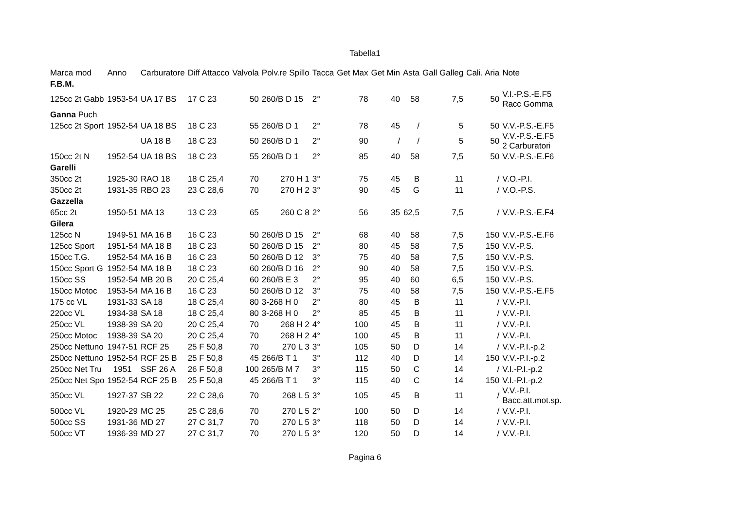Tabella1
| Marca mod | Anno | Carburatore | Diff Attacco | Valvola | Polv.re Spillo | Tacca | Get Max | Get Min | Asta | Gall Galleg | Cali. Aria | Note |
| --- | --- | --- | --- | --- | --- | --- | --- | --- | --- | --- | --- | --- |
| F.B.M. | | | | | | | | | | | | |
| 125cc 2t Gabb | 1953-54 | UA 17 BS | 17 C 23 | 50 | 260/B D 15 | 2° | 78 | 40 | 58 | 7,5 | 50 | V.I.-P.S.-E.F5 Racc Gomma |
| Ganna Puch | | | | | | | | | | | | |
| 125cc 2t Sport | 1952-54 | UA 18 BS | 18 C 23 | 55 | 260/B D 1 | 2° | 78 | 45 | / | 5 | 50 | V.V.-P.S.-E.F5 |
| | | UA 18 B | 18 C 23 | 50 | 260/B D 1 | 2° | 90 | / | / | 5 | 50 | V.V.-P.S.-E.F5 2 Carburatori |
| 150cc 2t N | 1952-54 | UA 18 BS | 18 C 23 | 55 | 260/B D 1 | 2° | 85 | 40 | 58 | 7,5 | 50 | V.V.-P.S.-E.F6 |
| Garelli | | | | | | | | | | | | |
| 350cc 2t | 1925-30 | RAO 18 | 18 C 25,4 | 70 | 270 H 1 | 3° | 75 | 45 | B | 11 | / | V.O.-P.I. |
| 350cc 2t | 1931-35 | RBO 23 | 23 C 28,6 | 70 | 270 H 2 | 3° | 90 | 45 | G | 11 | / | V.O.-P.S. |
| Gazzella | | | | | | | | | | | | |
| 65cc 2t | 1950-51 | MA 13 | 13 C 23 | 65 | 260 C 8 | 2° | 56 | 35 | 62,5 | 7,5 | / | V.V.-P.S.-E.F4 |
| Gilera | | | | | | | | | | | | |
| 125cc N | 1949-51 | MA 16 B | 16 C 23 | 50 | 260/B D 15 | 2° | 68 | 40 | 58 | 7,5 | 150 | V.V.-P.S.-E.F6 |
| 125cc Sport | 1951-54 | MA 18 B | 18 C 23 | 50 | 260/B D 15 | 2° | 80 | 45 | 58 | 7,5 | 150 | V.V.-P.S. |
| 150cc T.G. | 1952-54 | MA 16 B | 16 C 23 | 50 | 260/B D 12 | 3° | 75 | 40 | 58 | 7,5 | 150 | V.V.-P.S. |
| 150cc Sport G | 1952-54 | MA 18 B | 18 C 23 | 60 | 260/B D 16 | 2° | 90 | 40 | 58 | 7,5 | 150 | V.V.-P.S. |
| 150cc SS | 1952-54 | MB 20 B | 20 C 25,4 | 60 | 260/B E 3 | 2° | 95 | 40 | 60 | 6,5 | 150 | V.V.-P.S. |
| 150cc Motoc | 1953-54 | MA 16 B | 16 C 23 | 50 | 260/B D 12 | 3° | 75 | 40 | 58 | 7,5 | 150 | V.V.-P.S.-E.F5 |
| 175 cc VL | 1931-33 | SA 18 | 18 C 25,4 | 80 | 3-268 H 0 | 2° | 80 | 45 | B | 11 | / | V.V.-P.I. |
| 220cc VL | 1934-38 | SA 18 | 18 C 25,4 | 80 | 3-268 H 0 | 2° | 85 | 45 | B | 11 | / | V.V.-P.I. |
| 250cc VL | 1938-39 | SA 20 | 20 C 25,4 | 70 | 268 H 2 | 4° | 100 | 45 | B | 11 | / | V.V.-P.I. |
| 250cc Motoc | 1938-39 | SA 20 | 20 C 25,4 | 70 | 268 H 2 | 4° | 100 | 45 | B | 11 | / | V.V.-P.I. |
| 250cc Nettuno | 1947-51 | RCF 25 | 25 F 50,8 | 70 | 270 L 3 | 3° | 105 | 50 | D | 14 | / | V.V.-P.I.-p.2 |
| 250cc Nettuno | 1952-54 | RCF 25 B | 25 F 50,8 | 45 | 266/B T 1 | 3° | 112 | 40 | D | 14 | 150 | V.V.-P.I.-p.2 |
| 250cc Net Tru | 1951 | SSF 26 A | 26 F 50,8 | 100 | 265/B M 7 | 3° | 115 | 50 | C | 14 | / | V.I.-P.I.-p.2 |
| 250cc Net Spo | 1952-54 | RCF 25 B | 25 F 50,8 | 45 | 266/B T 1 | 3° | 115 | 40 | C | 14 | 150 | V.I.-P.I.-p.2 |
| 350cc VL | 1927-37 | SB 22 | 22 C 28,6 | 70 | 268 L 5 | 3° | 105 | 45 | B | 11 | / | V.V.-P.I. Bacc.att.mot.sp. |
| 500cc VL | 1920-29 | MC 25 | 25 C 28,6 | 70 | 270 L 5 | 2° | 100 | 50 | D | 14 | / | V.V.-P.I. |
| 500cc SS | 1931-36 | MD 27 | 27 C 31,7 | 70 | 270 L 5 | 3° | 118 | 50 | D | 14 | / | V.V.-P.I. |
| 500cc VT | 1936-39 | MD 27 | 27 C 31,7 | 70 | 270 L 5 | 3° | 120 | 50 | D | 14 | / | V.V.-P.I. |
Pagina 6